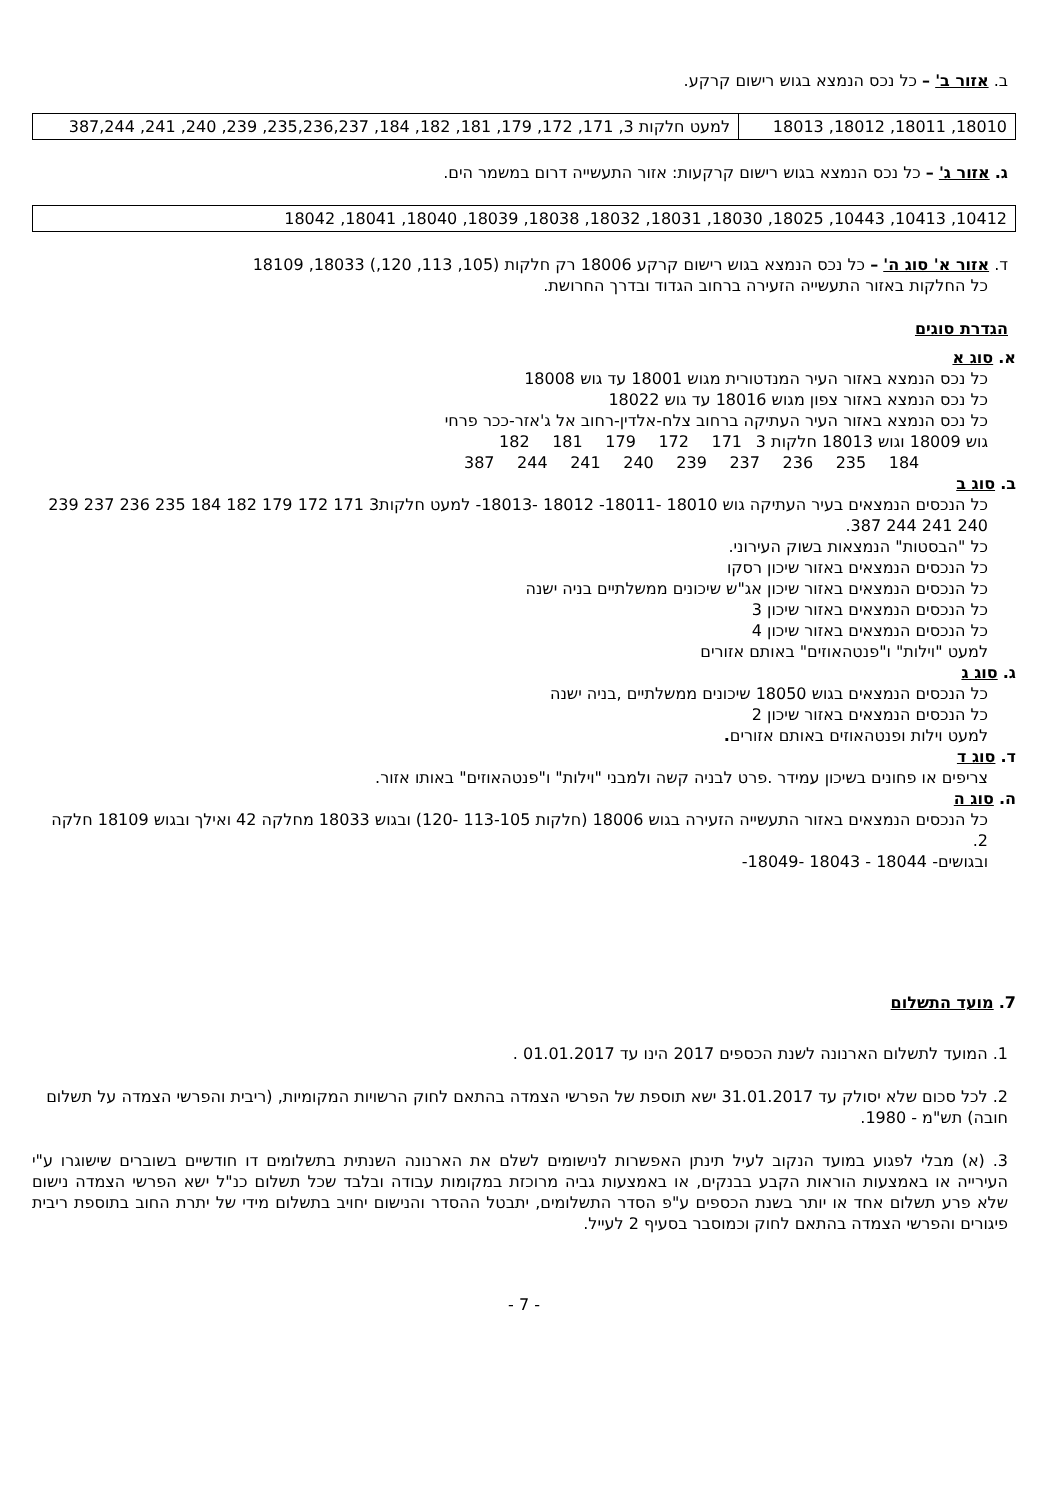ב. אזור ב' – כל נכס הנמצא בגוש רישום קרקע.
| 18010, 18011, 18012, 18013 | למעט חלקות 3, 171, 172, 179, 181, 182, 184, 235,236,237, 239, 240, 241, 387,244 |
ג. אזור ג' – כל נכס הנמצא בגוש רישום קרקעות: אזור התעשייה דרום במשמר הים.
| 10412, 10413, 10443, 18025, 18030, 18031, 18032, 18038, 18039, 18040, 18041, 18042 |
ד. אזור א' סוג ה' – כל נכס הנמצא בגוש רישום קרקע 18006 רק חלקות (105, 113, 120,) 18033, 18109
כל החלקות באזור התעשייה הזעירה ברחוב הגדוד ובדרך החרושת.
הגדרת סוגים
א. סוג א
כל נכס הנמצא באזור העיר המנדטורית מגוש 18001 עד גוש 18008
כל נכס הנמצא באזור צפון מגוש 18016 עד גוש 18022
כל נכס הנמצא באזור העיר העתיקה ברחוב צלח-אלדין-רחוב אל ג'אזר-ככר פרחי
גוש 18009 וגוש 18013 חלקות 3 171 172 179 181 182
184 235 236 237 239 240 241 244 387
ב. סוג ב
כל הנכסים הנמצאים בעיר העתיקה גוש 18010 -18011- 18012 -18013- למעט חלקות3 171 172 179 182 184 235 236 237 239 240 241 244 387.
כל "הבסטות" הנמצאות בשוק העירוני.
כל הנכסים הנמצאים באזור שיכון רסקו
כל הנכסים הנמצאים באזור שיכון אג"ש שיכונים ממשלתיים בניה ישנה
כל הנכסים הנמצאים באזור שיכון 3
כל הנכסים הנמצאים באזור שיכון 4
למעט "וילות" ו"פנטהאוזים" באותם אזורים
ג. סוג ג
כל הנכסים הנמצאים בגוש 18050 שיכונים ממשלתיים ,בניה ישנה
כל הנכסים הנמצאים באזור שיכון 2
למעט וילות ופנטהאוזים באותם אזורים.
ד. סוג ד
צריפים או פחונים בשיכון עמידר .פרט לבניה קשה ולמבני "וילות" ו"פנטהאוזים" באותו אזור.
ה. סוג ה
כל הנכסים הנמצאים באזור התעשייה הזעירה בגוש 18006 (חלקות 113-105 -120) ובגוש 18033 מחלקה 42 ואילך ובגוש 18109 חלקה 2.
ובגושים- 18044 - 18043 -18049-
7. מועד התשלום
1. המועד לתשלום הארנונה לשנת הכספים 2017 הינו עד 01.01.2017 .
2. לכל סכום שלא יסולק עד 31.01.2017 ישא תוספת של הפרשי הצמדה בהתאם לחוק הרשויות המקומיות, (ריבית והפרשי הצמדה על תשלום חובה) תש"מ - 1980.
3. (א) מבלי לפגוע במועד הנקוב לעיל תינתן האפשרות לנישומים לשלם את הארנונה השנתית בתשלומים דו חודשיים בשוברים שישוגרו ע"י העירייה או באמצעות הוראות הקבע בבנקים, או באמצעות גביה מרוכזת במקומות עבודה ובלבד שכל תשלום כנ"ל ישא הפרשי הצמדה נישום שלא פרע תשלום אחד או יותר בשנת הכספים ע"פ הסדר התשלומים, יתבטל ההסדר והנישום יחויב בתשלום מידי של יתרת החוב בתוספת ריבית פיגורים והפרשי הצמדה בהתאם לחוק וכמוסבר בסעיף 2 לעייל.
- 7 -